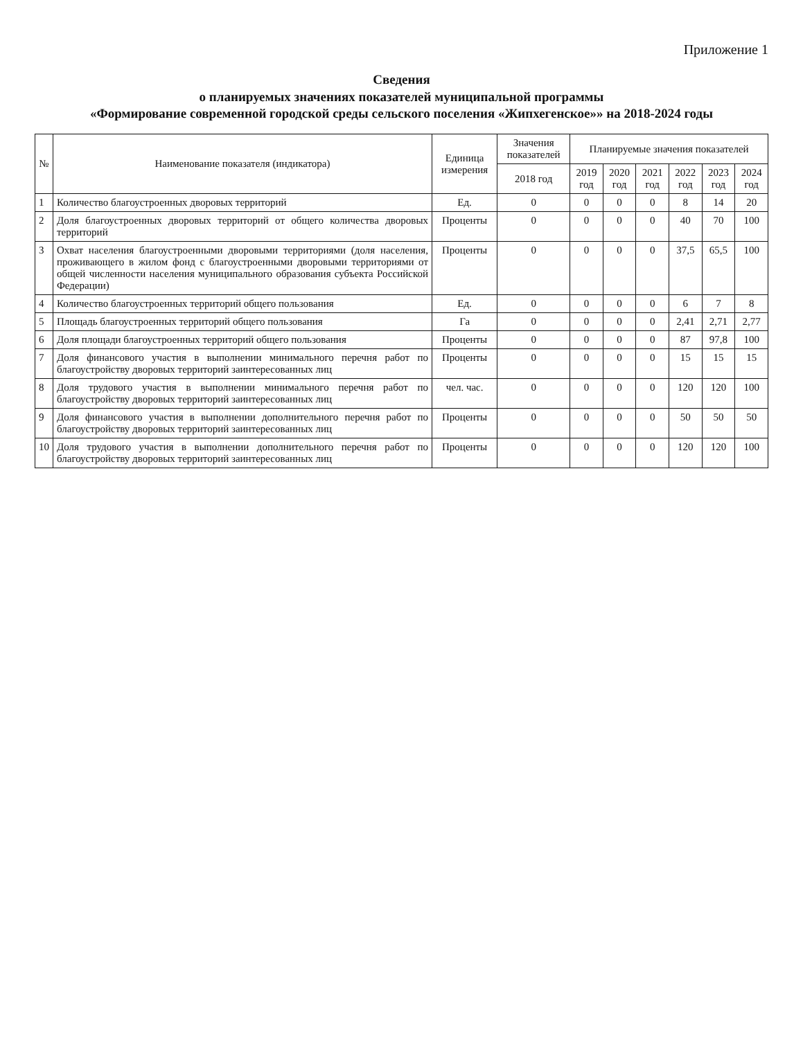Приложение 1
Сведения
о планируемых значениях показателей муниципальной программы
«Формирование современной городской среды сельского поселения «Жипхегенское»» на 2018-2024 годы
| № | Наименование показателя (индикатора) | Единица измерения | Значения показателей | Планируемые значения показателей | | | | | |
| --- | --- | --- | --- | --- | --- | --- | --- | --- | --- |
| | | | 2018 год | 2019 год | 2020 год | 2021 год | 2022 год | 2023 год | 2024 год |
| 1 | Количество благоустроенных дворовых территорий | Ед. | 0 | 0 | 0 | 0 | 8 | 14 | 20 |
| 2 | Доля благоустроенных дворовых территорий от общего количества дворовых территорий | Проценты | 0 | 0 | 0 | 0 | 40 | 70 | 100 |
| 3 | Охват населения благоустроенными дворовыми территориями (доля населения, проживающего в жилом фонд с благоустроенными дворовыми территориями от общей численности населения муниципального образования субъекта Российской Федерации) | Проценты | 0 | 0 | 0 | 0 | 37,5 | 65,5 | 100 |
| 4 | Количество благоустроенных территорий общего пользования | Ед. | 0 | 0 | 0 | 0 | 6 | 7 | 8 |
| 5 | Площадь благоустроенных территорий общего пользования | Га | 0 | 0 | 0 | 0 | 2,41 | 2,71 | 2,77 |
| 6 | Доля площади благоустроенных территорий общего пользования | Проценты | 0 | 0 | 0 | 0 | 87 | 97,8 | 100 |
| 7 | Доля финансового участия в выполнении минимального перечня работ по благоустройству дворовых территорий заинтересованных лиц | Проценты | 0 | 0 | 0 | 0 | 15 | 15 | 15 |
| 8 | Доля трудового участия в выполнении минимального перечня работ по благоустройству дворовых территорий заинтересованных лиц | чел. час. | 0 | 0 | 0 | 0 | 120 | 120 | 100 |
| 9 | Доля финансового участия в выполнении дополнительного перечня работ по благоустройству дворовых территорий заинтересованных лиц | Проценты | 0 | 0 | 0 | 0 | 50 | 50 | 50 |
| 10 | Доля трудового участия в выполнении дополнительного перечня работ по благоустройству дворовых территорий заинтересованных лиц | Проценты | 0 | 0 | 0 | 0 | 120 | 120 | 100 |